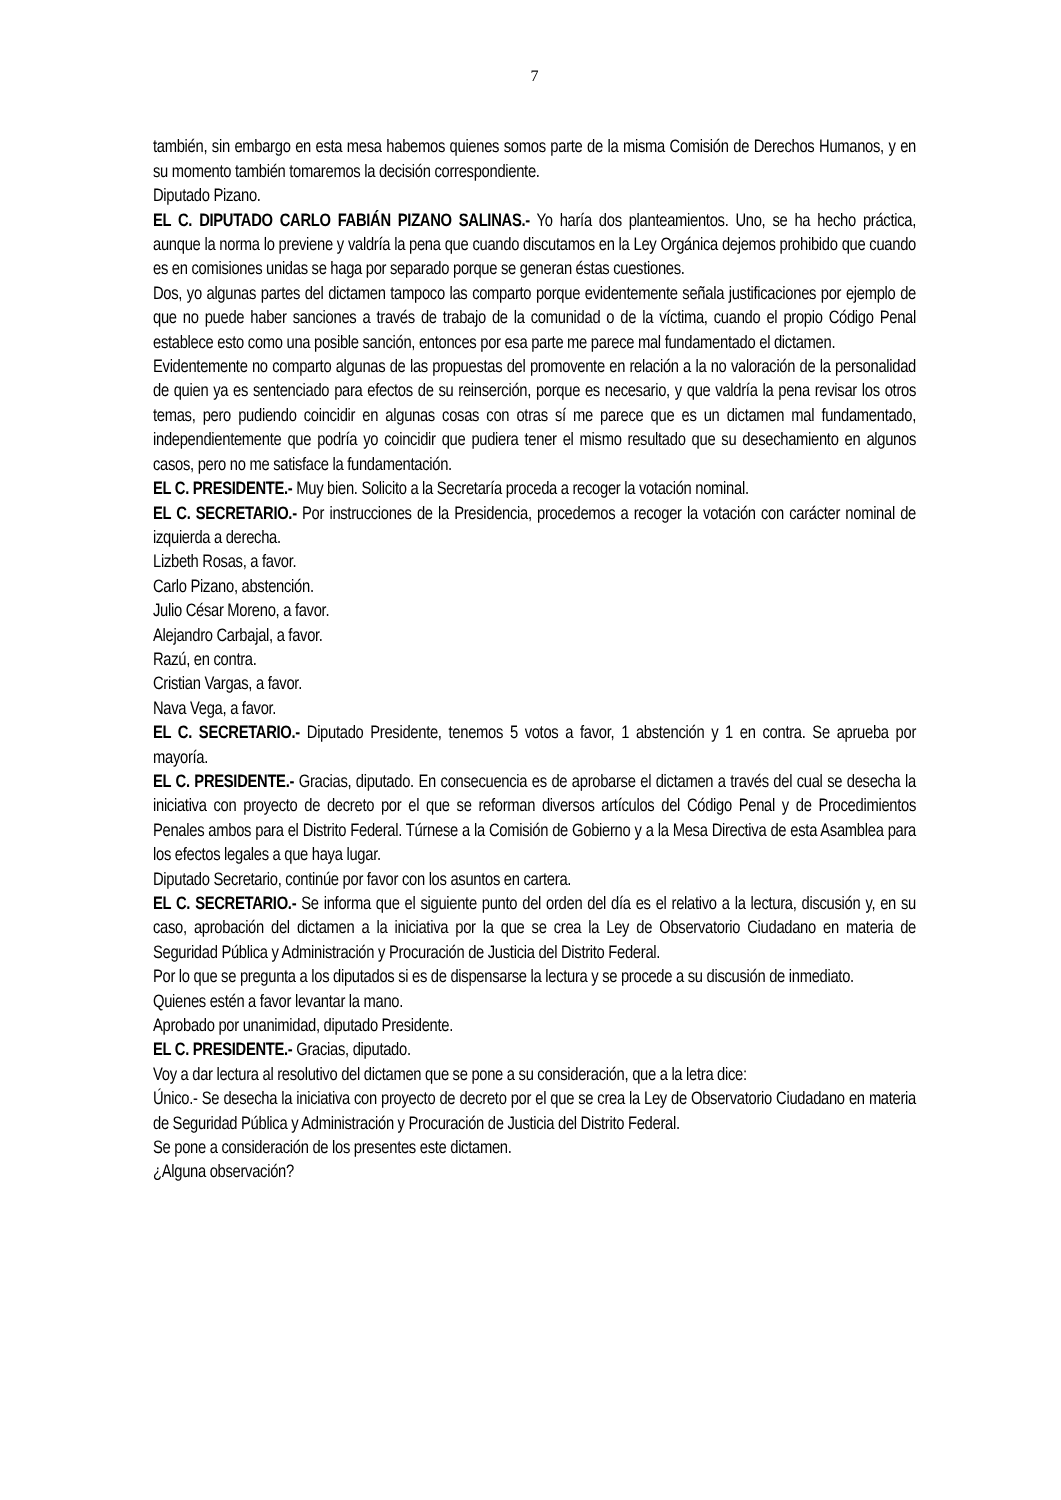7
también, sin embargo en esta mesa habemos quienes somos parte de la misma Comisión de Derechos Humanos, y en su momento también tomaremos la decisión correspondiente.
Diputado Pizano.
EL C. DIPUTADO CARLO FABIÁN PIZANO SALINAS.- Yo haría dos planteamientos. Uno, se ha hecho práctica, aunque la norma lo previene y valdría la pena que cuando discutamos en la Ley Orgánica dejemos prohibido que cuando es en comisiones unidas se haga por separado porque se generan éstas cuestiones.
Dos, yo algunas partes del dictamen tampoco las comparto porque evidentemente señala justificaciones por ejemplo de que no puede haber sanciones a través de trabajo de la comunidad o de la víctima, cuando el propio Código Penal establece esto como una posible sanción, entonces por esa parte me parece mal fundamentado el dictamen.
Evidentemente no comparto algunas de las propuestas del promovente en relación a la no valoración de la personalidad de quien ya es sentenciado para efectos de su reinserción, porque es necesario, y que valdría la pena revisar los otros temas, pero pudiendo coincidir en algunas cosas con otras sí me parece que es un dictamen mal fundamentado, independientemente que podría yo coincidir que pudiera tener el mismo resultado que su desechamiento en algunos casos, pero no me satisface la fundamentación.
EL C. PRESIDENTE.- Muy bien. Solicito a la Secretaría proceda a recoger la votación nominal.
EL C. SECRETARIO.- Por instrucciones de la Presidencia, procedemos a recoger la votación con carácter nominal de izquierda a derecha.
Lizbeth Rosas, a favor.
Carlo Pizano, abstención.
Julio César Moreno, a favor.
Alejandro Carbajal, a favor.
Razú, en contra.
Cristian Vargas, a favor.
Nava Vega, a favor.
EL C. SECRETARIO.- Diputado Presidente, tenemos 5 votos a favor, 1 abstención y 1 en contra. Se aprueba por mayoría.
EL C. PRESIDENTE.- Gracias, diputado. En consecuencia es de aprobarse el dictamen a través del cual se desecha la iniciativa con proyecto de decreto por el que se reforman diversos artículos del Código Penal y de Procedimientos Penales ambos para el Distrito Federal. Túrnese a la Comisión de Gobierno y a la Mesa Directiva de esta Asamblea para los efectos legales a que haya lugar.
Diputado Secretario, continúe por favor con los asuntos en cartera.
EL C. SECRETARIO.- Se informa que el siguiente punto del orden del día es el relativo a la lectura, discusión y, en su caso, aprobación del dictamen a la iniciativa por la que se crea la Ley de Observatorio Ciudadano en materia de Seguridad Pública y Administración y Procuración de Justicia del Distrito Federal.
Por lo que se pregunta a los diputados si es de dispensarse la lectura y se procede a su discusión de inmediato.
Quienes estén a favor levantar la mano.
Aprobado por unanimidad, diputado Presidente.
EL C. PRESIDENTE.- Gracias, diputado.
Voy a dar lectura al resolutivo del dictamen que se pone a su consideración, que a la letra dice:
Único.- Se desecha la iniciativa con proyecto de decreto por el que se crea la Ley de Observatorio Ciudadano en materia de Seguridad Pública y Administración y Procuración de Justicia del Distrito Federal.
Se pone a consideración de los presentes este dictamen.
¿Alguna observación?